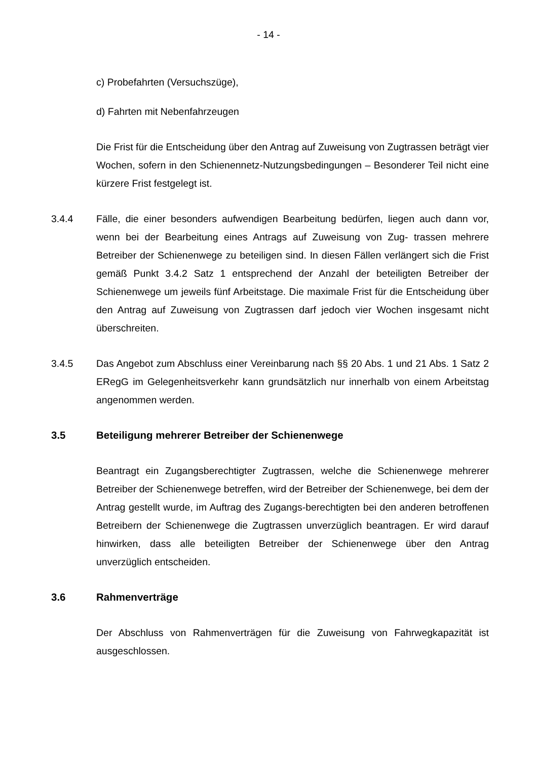- 14 -
c) Probefahrten (Versuchszüge),
d) Fahrten mit Nebenfahrzeugen
Die Frist für die Entscheidung über den Antrag auf Zuweisung von Zugtrassen beträgt vier Wochen, sofern in den Schienennetz-Nutzungsbedingungen – Besonderer Teil nicht eine kürzere Frist festgelegt ist.
3.4.4 Fälle, die einer besonders aufwendigen Bearbeitung bedürfen, liegen auch dann vor, wenn bei der Bearbeitung eines Antrags auf Zuweisung von Zug- trassen mehrere Betreiber der Schienenwege zu beteiligen sind. In diesen Fällen verlängert sich die Frist gemäß Punkt 3.4.2 Satz 1 entsprechend der Anzahl der beteiligten Betreiber der Schienenwege um jeweils fünf Arbeitstage. Die maximale Frist für die Entscheidung über den Antrag auf Zuweisung von Zugtrassen darf jedoch vier Wochen insgesamt nicht überschreiten.
3.4.5 Das Angebot zum Abschluss einer Vereinbarung nach §§ 20 Abs. 1 und 21 Abs. 1 Satz 2 ERegG im Gelegenheitsverkehr kann grundsätzlich nur innerhalb von einem Arbeitstag angenommen werden.
3.5 Beteiligung mehrerer Betreiber der Schienenwege
Beantragt ein Zugangsberechtigter Zugtrassen, welche die Schienenwege mehrerer Betreiber der Schienenwege betreffen, wird der Betreiber der Schienenwege, bei dem der Antrag gestellt wurde, im Auftrag des Zugangs-berechtigten bei den anderen betroffenen Betreibern der Schienenwege die Zugtrassen unverzüglich beantragen. Er wird darauf hinwirken, dass alle beteiligten Betreiber der Schienenwege über den Antrag unverzüglich entscheiden.
3.6 Rahmenverträge
Der Abschluss von Rahmenverträgen für die Zuweisung von Fahrwegkapazität ist ausgeschlossen.